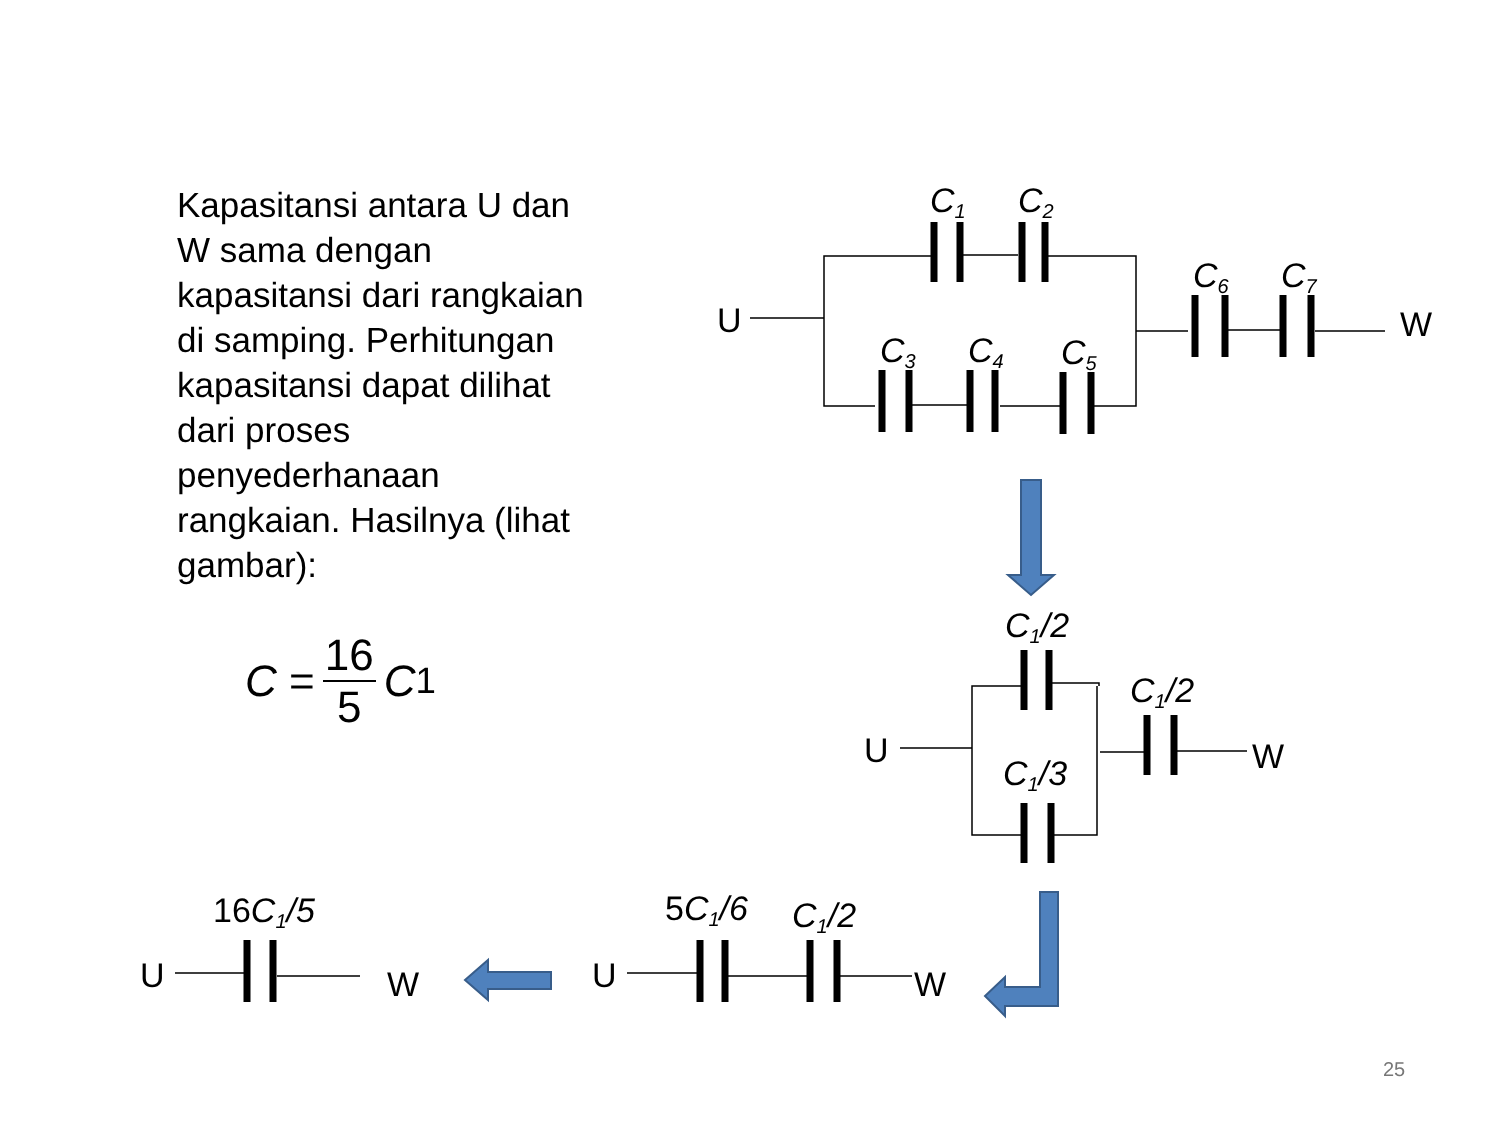Kapasitansi antara U dan W sama dengan kapasitansi dari rangkaian di samping. Perhitungan kapasitansi dapat dilihat dari proses penyederhanaan rangkaian. Hasilnya (lihat gambar):
C = 16 5 C<sub>1</sub>
C1
C2
C3
C4
C5
C6
C7
C1/2
C1/2
C1/3
5C1/6
C1/2
16C1/5
U
W
U
W
U
W
U
W
25